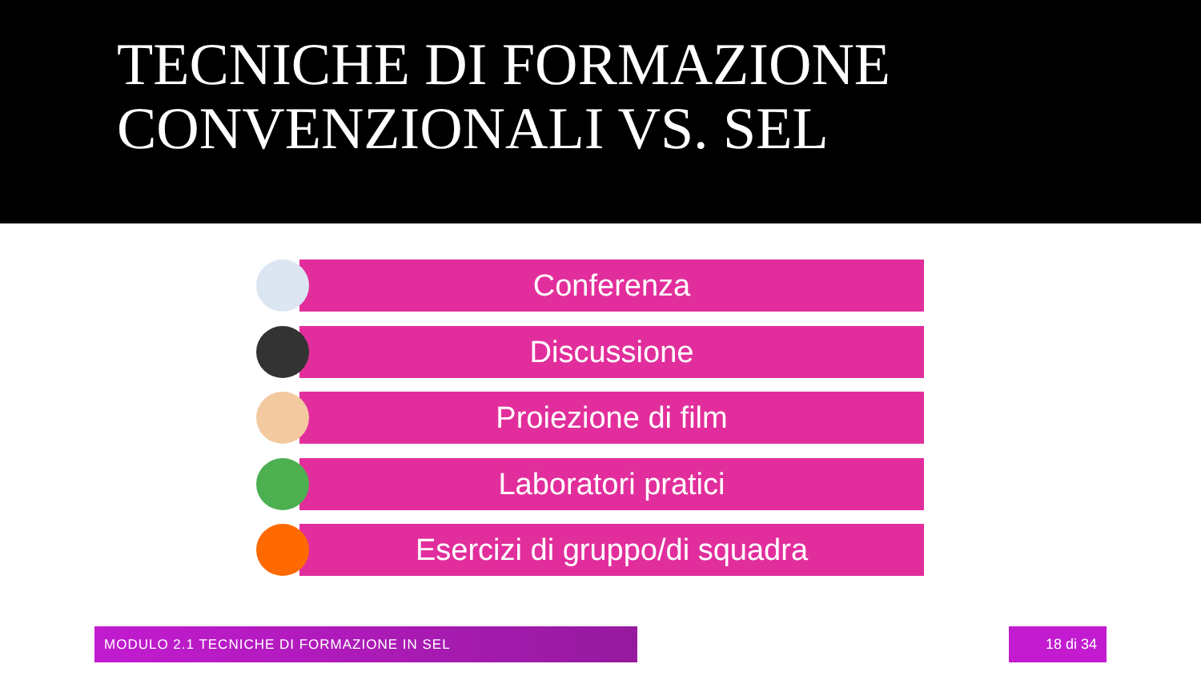TECNICHE DI FORMAZIONE
CONVENZIONALI VS. SEL
Conferenza
Discussione
Proiezione di film
Laboratori pratici
Esercizi di gruppo/di squadra
MODULO 2.1 TECNICHE DI FORMAZIONE IN SEL 18 di 34